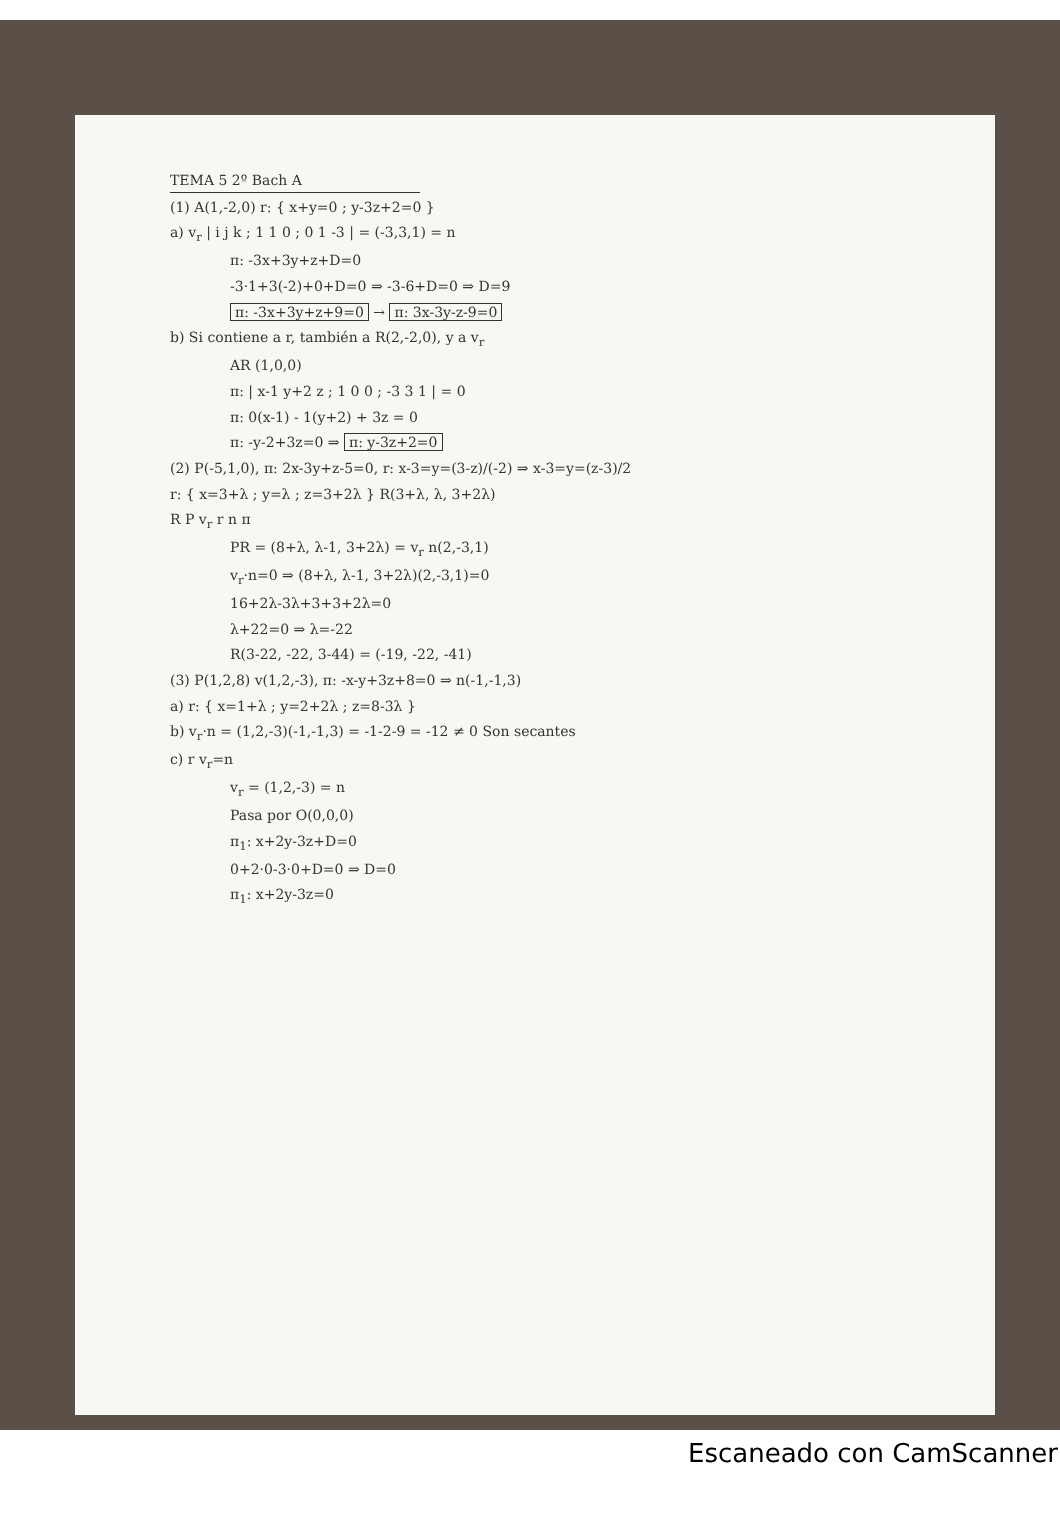TEMA 5 2º Bach A
(1) A(1,-2,0) r: { x+y=0 ; y-3z+2=0 }
a) v<sub>r</sub> | i j k ; 1 1 0 ; 0 1 -3 | = (-3,3,1) = n
π: -3x+3y+z+D=0
-3·1+3(-2)+0+D=0 ⇒ -3-6+D=0 ⇒ D=9
π: -3x+3y+z+9=0 → π: 3x-3y-z-9=0
b) Si contiene a r, también a R(2,-2,0), y a v<sub>r</sub>
AR (1,0,0)
π: | x-1 y+2 z ; 1 0 0 ; -3 3 1 | = 0
π: 0(x-1) - 1(y+2) + 3z = 0
π: -y-2+3z=0 ⇒ π: y-3z+2=0
(2) P(-5,1,0), π: 2x-3y+z-5=0, r: x-3=y=(3-z)/(-2) ⇒ x-3=y=(z-3)/2
r: { x=3+λ ; y=λ ; z=3+2λ } R(3+λ, λ, 3+2λ)
R P v<sub>r</sub> r n π
PR = (8+λ, λ-1, 3+2λ) = v<sub>r</sub> n(2,-3,1)
v<sub>r</sub>·n=0 ⇒ (8+λ, λ-1, 3+2λ)(2,-3,1)=0
16+2λ-3λ+3+3+2λ=0
λ+22=0 ⇒ λ=-22
R(3-22, -22, 3-44) = (-19, -22, -41)
(3) P(1,2,8) v(1,2,-3), π: -x-y+3z+8=0 ⇒ n(-1,-1,3)
a) r: { x=1+λ ; y=2+2λ ; z=8-3λ }
b) v<sub>r</sub>·n = (1,2,-3)(-1,-1,3) = -1-2-9 = -12 ≠ 0 Son secantes
c) r v<sub>r</sub>=n
v<sub>r</sub> = (1,2,-3) = n
Pasa por O(0,0,0)
π<sub>1</sub>: x+2y-3z+D=0
0+2·0-3·0+D=0 ⇒ D=0
π<sub>1</sub>: x+2y-3z=0
Escaneado con CamScanner